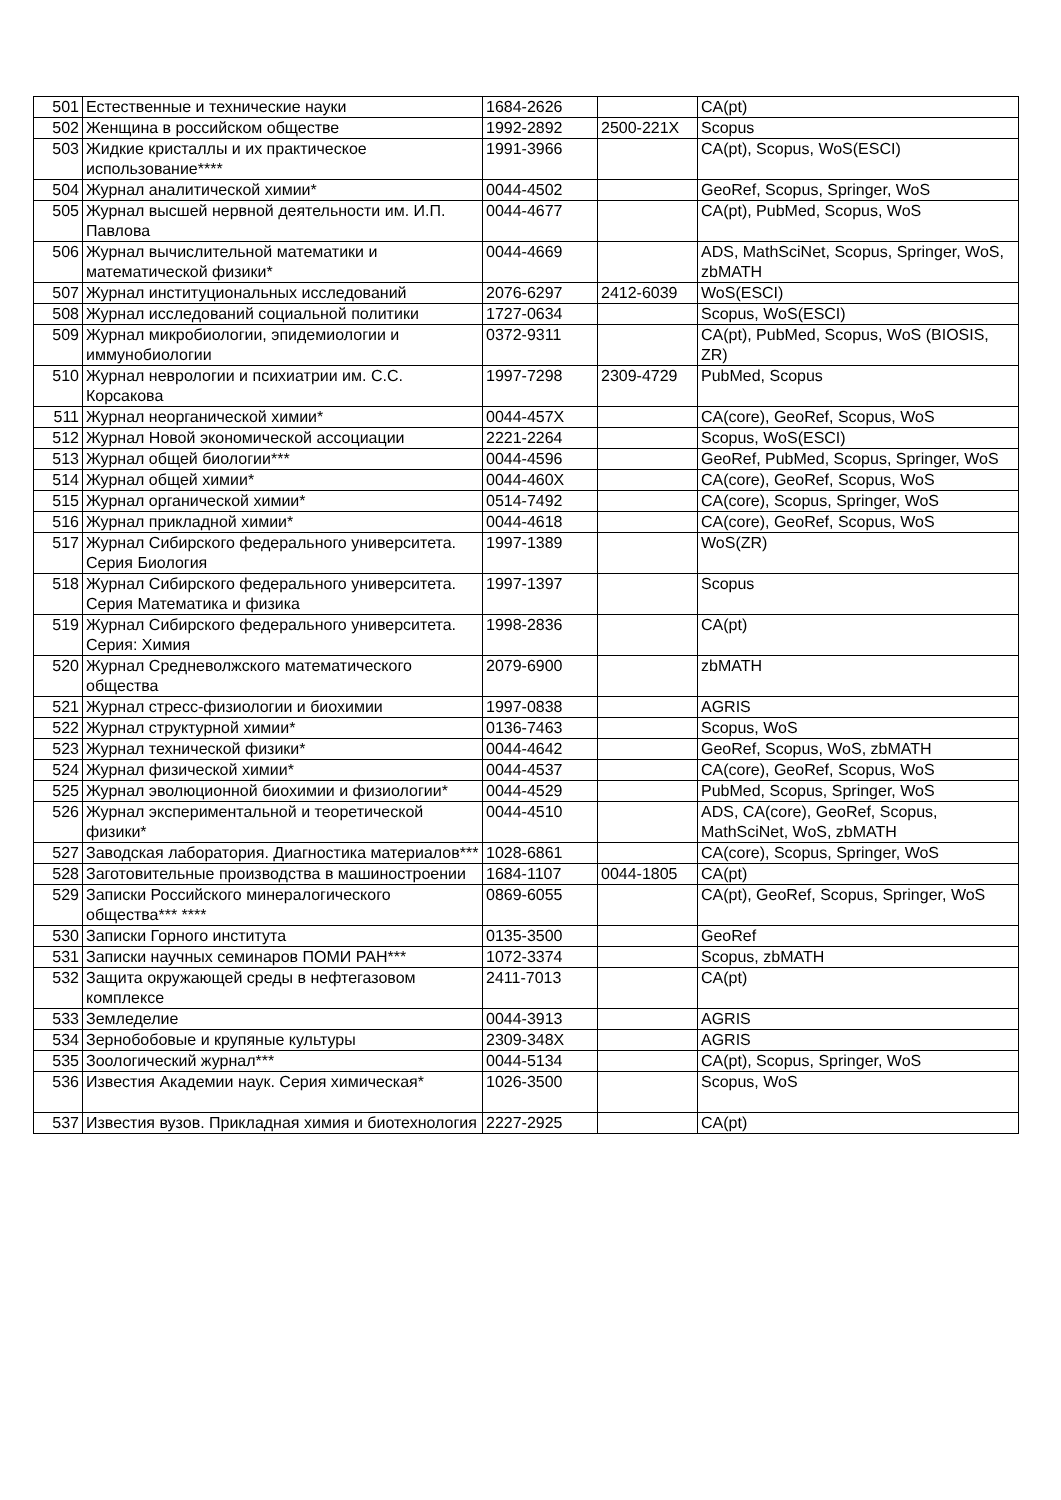| 501 | Естественные и технические науки | 1684-2626 | | CA(pt) |
| 502 | Женщина в российском обществе | 1992-2892 | 2500-221X | Scopus |
| 503 | Жидкие кристаллы и их практическое использование**** | 1991-3966 | | CA(pt), Scopus, WoS(ESCI) |
| 504 | Журнал аналитической химии* | 0044-4502 | | GeoRef, Scopus, Springer, WoS |
| 505 | Журнал высшей нервной деятельности им. И.П. Павлова | 0044-4677 | | CA(pt), PubMed, Scopus, WoS |
| 506 | Журнал вычислительной математики и математической физики* | 0044-4669 | | ADS, MathSciNet, Scopus, Springer, WoS, zbMATH |
| 507 | Журнал институциональных исследований | 2076-6297 | 2412-6039 | WoS(ESCI) |
| 508 | Журнал исследований социальной политики | 1727-0634 | | Scopus, WoS(ESCI) |
| 509 | Журнал микробиологии, эпидемиологии и иммунобиологии | 0372-9311 | | CA(pt), PubMed, Scopus, WoS (BIOSIS, ZR) |
| 510 | Журнал неврологии и психиатрии им. С.С. Корсакова | 1997-7298 | 2309-4729 | PubMed, Scopus |
| 511 | Журнал неорганической химии* | 0044-457X | | CA(core), GeoRef, Scopus, WoS |
| 512 | Журнал Новой экономической ассоциации | 2221-2264 | | Scopus, WoS(ESCI) |
| 513 | Журнал общей биологии*** | 0044-4596 | | GeoRef, PubMed, Scopus, Springer, WoS |
| 514 | Журнал общей химии* | 0044-460X | | CA(core), GeoRef, Scopus, WoS |
| 515 | Журнал органической химии* | 0514-7492 | | CA(core), Scopus, Springer, WoS |
| 516 | Журнал прикладной химии* | 0044-4618 | | CA(core), GeoRef, Scopus, WoS |
| 517 | Журнал Сибирского федерального университета. Серия Биология | 1997-1389 | | WoS(ZR) |
| 518 | Журнал Сибирского федерального университета. Серия Математика и физика | 1997-1397 | | Scopus |
| 519 | Журнал Сибирского федерального университета. Серия: Химия | 1998-2836 | | CA(pt) |
| 520 | Журнал Средневолжского математического общества | 2079-6900 | | zbMATH |
| 521 | Журнал стресс-физиологии и биохимии | 1997-0838 | | AGRIS |
| 522 | Журнал структурной химии* | 0136-7463 | | Scopus, WoS |
| 523 | Журнал технической физики* | 0044-4642 | | GeoRef, Scopus, WoS, zbMATH |
| 524 | Журнал физической химии* | 0044-4537 | | CA(core), GeoRef, Scopus, WoS |
| 525 | Журнал эволюционной биохимии и физиологии* | 0044-4529 | | PubMed, Scopus, Springer, WoS |
| 526 | Журнал экспериментальной и теоретической физики* | 0044-4510 | | ADS, CA(core), GeoRef, Scopus, MathSciNet, WoS, zbMATH |
| 527 | Заводская лаборатория. Диагностика материалов*** | 1028-6861 | | CA(core), Scopus, Springer, WoS |
| 528 | Заготовительные производства в машиностроении | 1684-1107 | 0044-1805 | CA(pt) |
| 529 | Записки Российского минералогического общества*** **** | 0869-6055 | | CA(pt), GeoRef, Scopus, Springer, WoS |
| 530 | Записки Горного института | 0135-3500 | | GeoRef |
| 531 | Записки научных семинаров ПОМИ РАН*** | 1072-3374 | | Scopus, zbMATH |
| 532 | Защита окружающей среды в нефтегазовом комплексе | 2411-7013 | | CA(pt) |
| 533 | Земледелие | 0044-3913 | | AGRIS |
| 534 | Зернобобовые и крупяные культуры | 2309-348X | | AGRIS |
| 535 | Зоологический журнал*** | 0044-5134 | | CA(pt), Scopus, Springer, WoS |
| 536 | Известия Академии наук. Серия химическая* | 1026-3500 | | Scopus, WoS |
| 537 | Известия вузов. Прикладная химия и биотехнология | 2227-2925 | | CA(pt) |